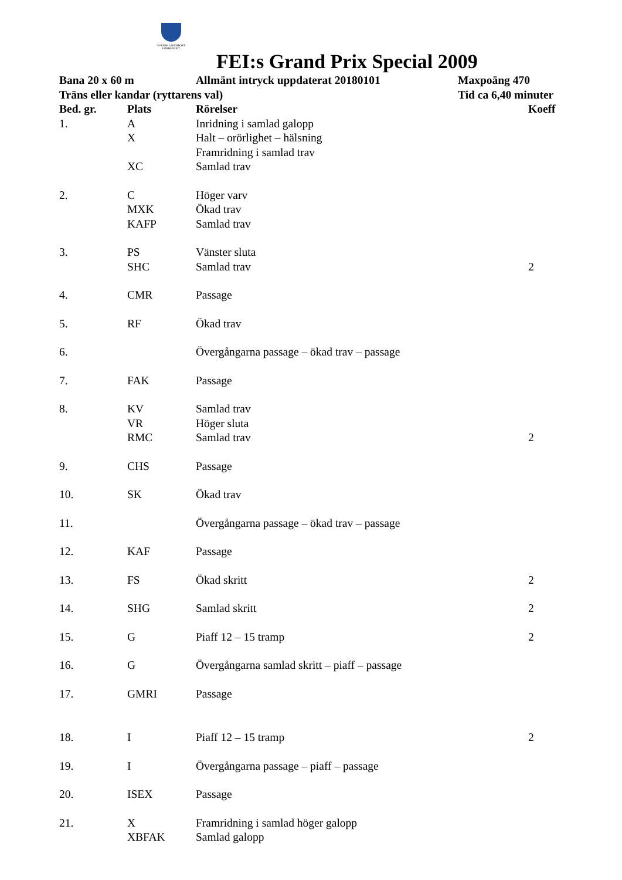SVENSKA RIDSPORT FÖRBUNDET
FEI:s Grand Prix Special 2009
| Bana 20 x 60 m | | Allmänt intryck uppdaterat 20180101 | Maxpoäng 470 | |
| --- | --- | --- | --- | --- |
| Träns eller kandar (ryttarens val) | | | Tid ca 6,40 minuter | |
| Bed. gr. | Plats | Rörelser | | Koeff |
| 1. | A | Inridning i samlad galopp | | |
| | X | Halt – orörlighet – hälsning | | |
| | | Framridning i samlad trav | | |
| | XC | Samlad trav | | |
| 2. | C | Höger varv | | |
| | MXK | Ökad trav | | |
| | KAFP | Samlad trav | | |
| 3. | PS | Vänster sluta | | |
| | SHC | Samlad trav | | 2 |
| 4. | CMR | Passage | | |
| 5. | RF | Ökad trav | | |
| 6. | | Övergångarna passage – ökad trav – passage | | |
| 7. | FAK | Passage | | |
| 8. | KV | Samlad trav | | |
| | VR | Höger sluta | | |
| | RMC | Samlad trav | | 2 |
| 9. | CHS | Passage | | |
| 10. | SK | Ökad trav | | |
| 11. | | Övergångarna passage – ökad trav – passage | | |
| 12. | KAF | Passage | | |
| 13. | FS | Ökad skritt | | 2 |
| 14. | SHG | Samlad skritt | | 2 |
| 15. | G | Piaff 12 – 15 tramp | | 2 |
| 16. | G | Övergångarna samlad skritt – piaff – passage | | |
| 17. | GMRI | Passage | | |
| 18. | I | Piaff 12 – 15 tramp | | 2 |
| 19. | I | Övergångarna passage – piaff – passage | | |
| 20. | ISEX | Passage | | |
| 21. | X | Framridning i samlad höger galopp | | |
| | XBFAK | Samlad galopp | | |